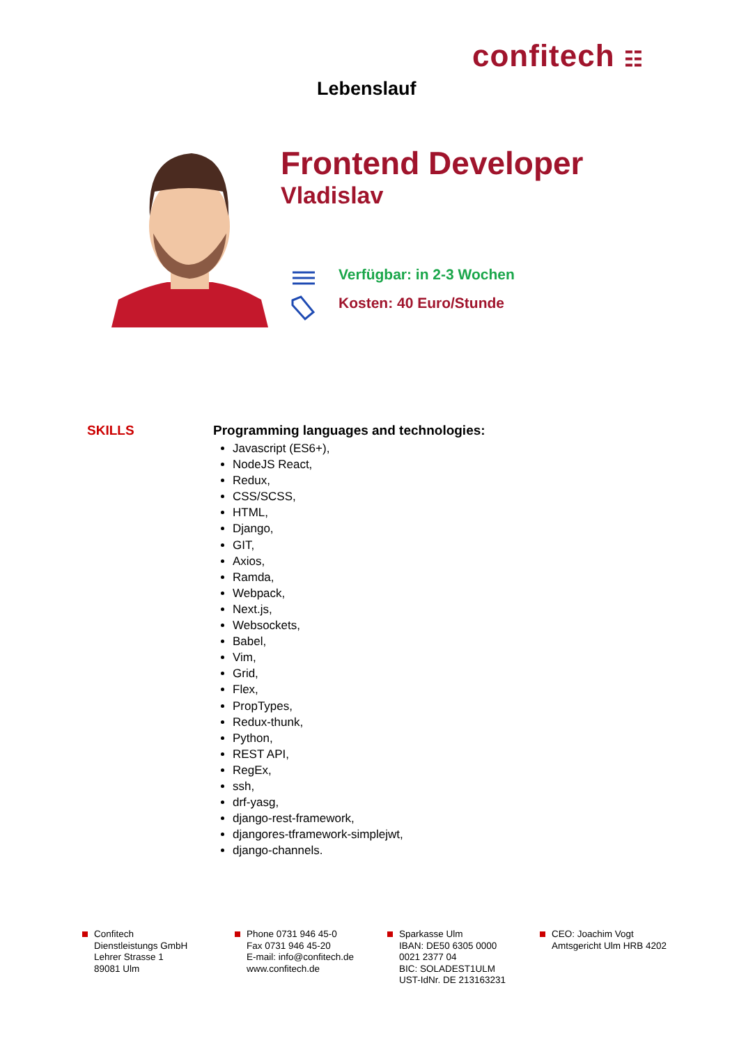confitech ☷
Lebenslauf
Frontend Developer
Vladislav
Verfügbar: in 2-3 Wochen
Kosten: 40 Euro/Stunde
SKILLS
Programming languages and technologies:
Javascript (ES6+),
NodeJS React,
Redux,
CSS/SCSS,
HTML,
Django,
GIT,
Axios,
Ramda,
Webpack,
Next.js,
Websockets,
Babel,
Vim,
Grid,
Flex,
PropTypes,
Redux-thunk,
Python,
REST API,
RegEx,
ssh,
drf-yasg,
django-rest-framework,
djangores-tframework-simplejwt,
django-channels.
Confitech
Dienstleistungs GmbH
Lehrer Strasse 1
89081 Ulm
Phone 0731 946 45-0
Fax 0731 946 45-20
E-mail: info@confitech.de
www.confitech.de
Sparkasse Ulm
IBAN: DE50 6305 0000
0021 2377 04
BIC: SOLADEST1ULM
UST-IdNr. DE 213163231
CEO: Joachim Vogt
Amtsgericht Ulm HRB 4202